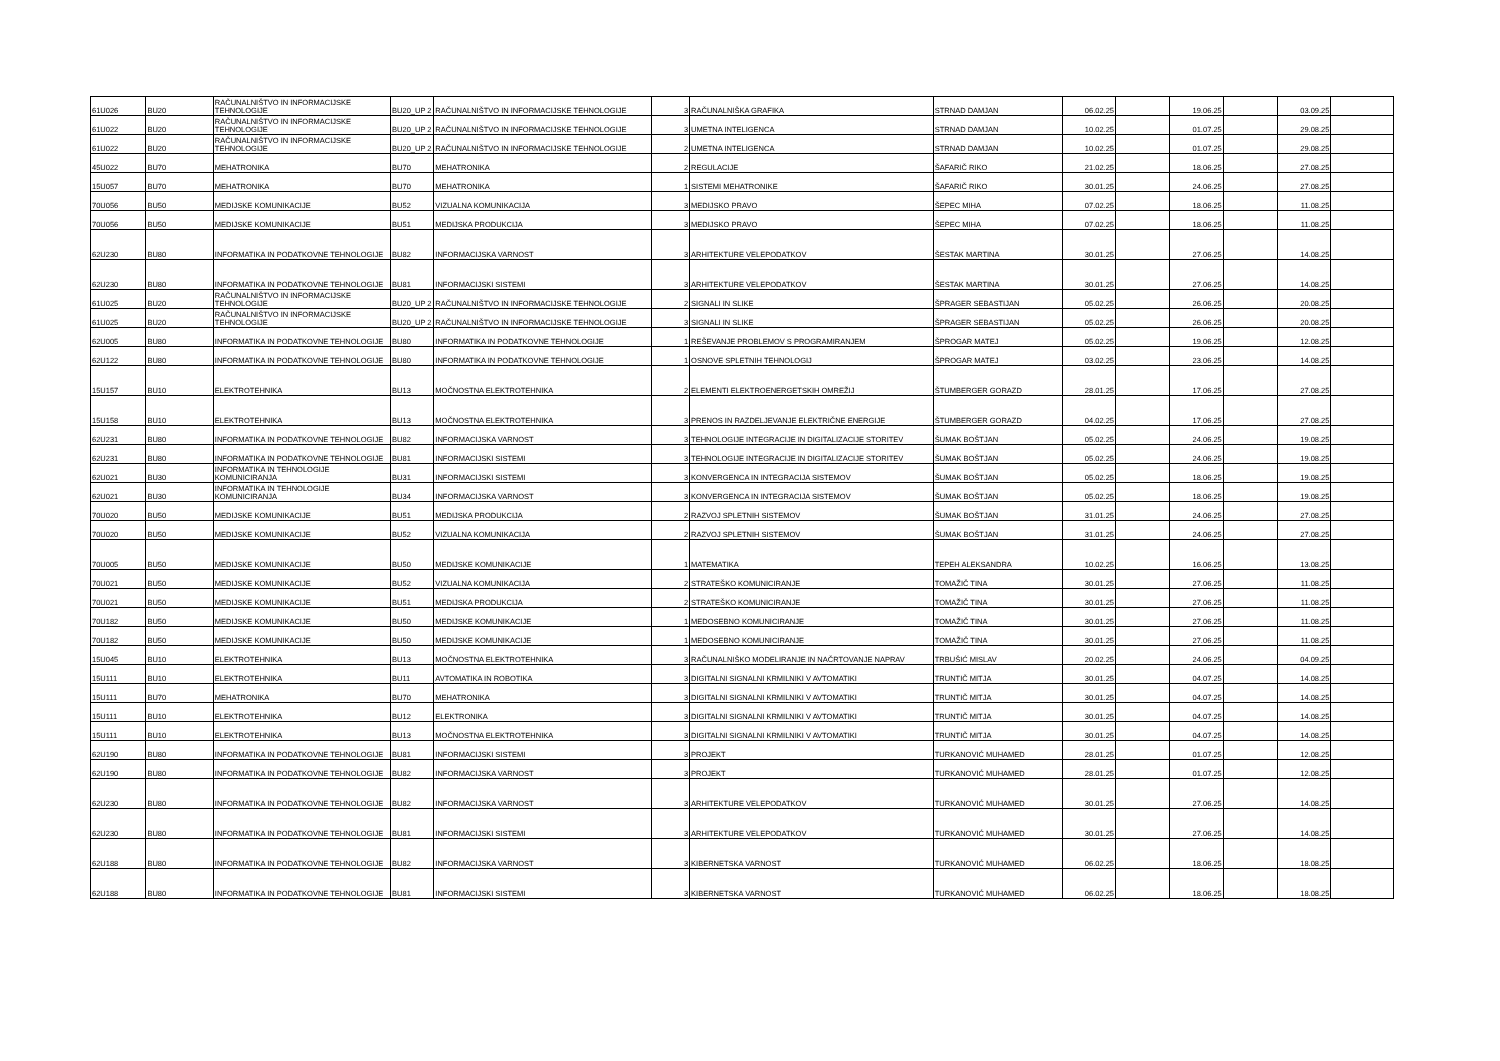| 61U026 | BU20 | RAČUNALNIŠTVO IN INFORMACIJSKE TEHNOLOGIJE | BU20_UP 2 | RAČUNALNIŠTVO IN INFORMACIJSKE TEHNOLOGIJE | 3 | RAČUNALNIŠKA GRAFIKA | STRNAD DAMJAN | 06.02.25 | | 19.06.25 | | 03.09.25 | |
| 61U022 | BU20 | RAČUNALNIŠTVO IN INFORMACIJSKE TEHNOLOGIJE | BU20_UP 2 | RAČUNALNIŠTVO IN INFORMACIJSKE TEHNOLOGIJE | 3 | UMETNA INTELIGENCA | STRNAD DAMJAN | 10.02.25 | | 01.07.25 | | 29.08.25 | |
| 61U022 | BU20 | RAČUNALNIŠTVO IN INFORMACIJSKE TEHNOLOGIJE | BU20_UP 2 | RAČUNALNIŠTVO IN INFORMACIJSKE TEHNOLOGIJE | 2 | UMETNA INTELIGENCA | STRNAD DAMJAN | 10.02.25 | | 01.07.25 | | 29.08.25 | |
| 45U022 | BU70 | MEHATRONIKA | BU70 | MEHATRONIKA | 2 | REGULACIJE | ŠAFARIČ RIKO | 21.02.25 | | 18.06.25 | | 27.08.25 | |
| 15U057 | BU70 | MEHATRONIKA | BU70 | MEHATRONIKA | 1 | SISTEMI MEHATRONIKE | ŠAFARIČ RIKO | 30.01.25 | | 24.06.25 | | 27.08.25 | |
| 70U056 | BU50 | MEDIJSKE KOMUNIKACIJE | BU52 | VIZUALNA KOMUNIKACIJA | 3 | MEDIJSKO PRAVO | ŠEPEC MIHA | 07.02.25 | | 18.06.25 | | 11.08.25 | |
| 70U056 | BU50 | MEDIJSKE KOMUNIKACIJE | BU51 | MEDIJSKA PRODUKCIJA | 3 | MEDIJSKO PRAVO | ŠEPEC MIHA | 07.02.25 | | 18.06.25 | | 11.08.25 | |
| 62U230 | BU80 | INFORMATIKA IN PODATKOVNE TEHNOLOGIJE | BU82 | INFORMACIJSKA VARNOST | 3 | ARHITEKTURE VELEPODATKOV | ŠESTAK MARTINA | 30.01.25 | | 27.06.25 | | 14.08.25 | |
| 62U230 | BU80 | INFORMATIKA IN PODATKOVNE TEHNOLOGIJE | BU81 | INFORMACIJSKI SISTEMI | 3 | ARHITEKTURE VELEPODATKOV | ŠESTAK MARTINA | 30.01.25 | | 27.06.25 | | 14.08.25 | |
| 61U025 | BU20 | RAČUNALNIŠTVO IN INFORMACIJSKE TEHNOLOGIJE | BU20_UP 2 | RAČUNALNIŠTVO IN INFORMACIJSKE TEHNOLOGIJE | 2 | SIGNALI IN SLIKE | ŠPRAGER SEBASTIJAN | 05.02.25 | | 26.06.25 | | 20.08.25 | |
| 61U025 | BU20 | RAČUNALNIŠTVO IN INFORMACIJSKE TEHNOLOGIJE | BU20_UP 2 | RAČUNALNIŠTVO IN INFORMACIJSKE TEHNOLOGIJE | 3 | SIGNALI IN SLIKE | ŠPRAGER SEBASTIJAN | 05.02.25 | | 26.06.25 | | 20.08.25 | |
| 62U005 | BU80 | INFORMATIKA IN PODATKOVNE TEHNOLOGIJE | BU80 | INFORMATIKA IN PODATKOVNE TEHNOLOGIJE | 1 | REŠEVANJE PROBLEMOV S PROGRAMIRANJEM | ŠPROGAR MATEJ | 05.02.25 | | 19.06.25 | | 12.08.25 | |
| 62U122 | BU80 | INFORMATIKA IN PODATKOVNE TEHNOLOGIJE | BU80 | INFORMATIKA IN PODATKOVNE TEHNOLOGIJE | 1 | OSNOVE SPLETNIH TEHNOLOGIJ | ŠPROGAR MATEJ | 03.02.25 | | 23.06.25 | | 14.08.25 | |
| 15U157 | BU10 | ELEKTROTEHNIKA | BU13 | MOČNOSTNA ELEKTROTEHNIKA | 2 | ELEMENTI ELEKTROENERGETSKIH OMREŽIJ | ŠTUMBERGER GORAZD | 28.01.25 | | 17.06.25 | | 27.08.25 | |
| 15U158 | BU10 | ELEKTROTEHNIKA | BU13 | MOČNOSTNA ELEKTROTEHNIKA | 3 | PRENOS IN RAZDELJEVANJE ELEKTRIČNE ENERGIJE | ŠTUMBERGER GORAZD | 04.02.25 | | 17.06.25 | | 27.08.25 | |
| 62U231 | BU80 | INFORMATIKA IN PODATKOVNE TEHNOLOGIJE | BU82 | INFORMACIJSKA VARNOST | 3 | TEHNOLOGIJE INTEGRACIJE IN DIGITALIZACIJE STORITEV | ŠUMAK BOŠTJAN | 05.02.25 | | 24.06.25 | | 19.08.25 | |
| 62U231 | BU80 | INFORMATIKA IN PODATKOVNE TEHNOLOGIJE | BU81 | INFORMACIJSKI SISTEMI | 3 | TEHNOLOGIJE INTEGRACIJE IN DIGITALIZACIJE STORITEV | ŠUMAK BOŠTJAN | 05.02.25 | | 24.06.25 | | 19.08.25 | |
| 62U021 | BU30 | INFORMATIKA IN TEHNOLOGIJE KOMUNICIRANJA | BU31 | INFORMACIJSKI SISTEMI | 3 | KONVERGENCA IN INTEGRACIJA SISTEMOV | ŠUMAK BOŠTJAN | 05.02.25 | | 18.06.25 | | 19.08.25 | |
| 62U021 | BU30 | INFORMATIKA IN TEHNOLOGIJE KOMUNICIRANJA | BU34 | INFORMACIJSKA VARNOST | 3 | KONVERGENCA IN INTEGRACIJA SISTEMOV | ŠUMAK BOŠTJAN | 05.02.25 | | 18.06.25 | | 19.08.25 | |
| 70U020 | BU50 | MEDIJSKE KOMUNIKACIJE | BU51 | MEDIJSKA PRODUKCIJA | 2 | RAZVOJ SPLETNIH SISTEMOV | ŠUMAK BOŠTJAN | 31.01.25 | | 24.06.25 | | 27.08.25 | |
| 70U020 | BU50 | MEDIJSKE KOMUNIKACIJE | BU52 | VIZUALNA KOMUNIKACIJA | 2 | RAZVOJ SPLETNIH SISTEMOV | ŠUMAK BOŠTJAN | 31.01.25 | | 24.06.25 | | 27.08.25 | |
| 70U005 | BU50 | MEDIJSKE KOMUNIKACIJE | BU50 | MEDIJSKE KOMUNIKACIJE | 1 | MATEMATIKA | TEPEH ALEKSANDRA | 10.02.25 | | 16.06.25 | | 13.08.25 | |
| 70U021 | BU50 | MEDIJSKE KOMUNIKACIJE | BU52 | VIZUALNA KOMUNIKACIJA | 2 | STRATEŠKO KOMUNICIRANJE | TOMAŽIČ TINA | 30.01.25 | | 27.06.25 | | 11.08.25 | |
| 70U021 | BU50 | MEDIJSKE KOMUNIKACIJE | BU51 | MEDIJSKA PRODUKCIJA | 2 | STRATEŠKO KOMUNICIRANJE | TOMAŽIČ TINA | 30.01.25 | | 27.06.25 | | 11.08.25 | |
| 70U182 | BU50 | MEDIJSKE KOMUNIKACIJE | BU50 | MEDIJSKE KOMUNIKACIJE | 1 | MEDOSEBNO KOMUNICIRANJE | TOMAŽIČ TINA | 30.01.25 | | 27.06.25 | | 11.08.25 | |
| 70U182 | BU50 | MEDIJSKE KOMUNIKACIJE | BU50 | MEDIJSKE KOMUNIKACIJE | 1 | MEDOSEBNO KOMUNICIRANJE | TOMAŽIČ TINA | 30.01.25 | | 27.06.25 | | 11.08.25 | |
| 15U045 | BU10 | ELEKTROTEHNIKA | BU13 | MOČNOSTNA ELEKTROTEHNIKA | 3 | RAČUNALNIŠKO MODELIRANJE IN NAČRTOVANJE NAPRAV | TRBUŠIĆ MISLAV | 20.02.25 | | 24.06.25 | | 04.09.25 | |
| 15U111 | BU10 | ELEKTROTEHNIKA | BU11 | AVTOMATIKA IN ROBOTIKA | 3 | DIGITALNI SIGNALNI KRMILNIKI V AVTOMATIKI | TRUNTIČ MITJA | 30.01.25 | | 04.07.25 | | 14.08.25 | |
| 15U111 | BU70 | MEHATRONIKA | BU70 | MEHATRONIKA | 3 | DIGITALNI SIGNALNI KRMILNIKI V AVTOMATIKI | TRUNTIČ MITJA | 30.01.25 | | 04.07.25 | | 14.08.25 | |
| 15U111 | BU10 | ELEKTROTEHNIKA | BU12 | ELEKTRONIKA | 3 | DIGITALNI SIGNALNI KRMILNIKI V AVTOMATIKI | TRUNTIČ MITJA | 30.01.25 | | 04.07.25 | | 14.08.25 | |
| 15U111 | BU10 | ELEKTROTEHNIKA | BU13 | MOČNOSTNA ELEKTROTEHNIKA | 3 | DIGITALNI SIGNALNI KRMILNIKI V AVTOMATIKI | TRUNTIČ MITJA | 30.01.25 | | 04.07.25 | | 14.08.25 | |
| 62U190 | BU80 | INFORMATIKA IN PODATKOVNE TEHNOLOGIJE | BU81 | INFORMACIJSKI SISTEMI | 3 | PROJEKT | TURKANOVIĆ MUHAMED | 28.01.25 | | 01.07.25 | | 12.08.25 | |
| 62U190 | BU80 | INFORMATIKA IN PODATKOVNE TEHNOLOGIJE | BU82 | INFORMACIJSKA VARNOST | 3 | PROJEKT | TURKANOVIĆ MUHAMED | 28.01.25 | | 01.07.25 | | 12.08.25 | |
| 62U230 | BU80 | INFORMATIKA IN PODATKOVNE TEHNOLOGIJE | BU82 | INFORMACIJSKA VARNOST | 3 | ARHITEKTURE VELEPODATKOV | TURKANOVIĆ MUHAMED | 30.01.25 | | 27.06.25 | | 14.08.25 | |
| 62U230 | BU80 | INFORMATIKA IN PODATKOVNE TEHNOLOGIJE | BU81 | INFORMACIJSKI SISTEMI | 3 | ARHITEKTURE VELEPODATKOV | TURKANOVIĆ MUHAMED | 30.01.25 | | 27.06.25 | | 14.08.25 | |
| 62U188 | BU80 | INFORMATIKA IN PODATKOVNE TEHNOLOGIJE | BU82 | INFORMACIJSKA VARNOST | 3 | KIBERNETSKA VARNOST | TURKANOVIĆ MUHAMED | 06.02.25 | | 18.06.25 | | 18.08.25 | |
| 62U188 | BU80 | INFORMATIKA IN PODATKOVNE TEHNOLOGIJE | BU81 | INFORMACIJSKI SISTEMI | 3 | KIBERNETSKA VARNOST | TURKANOVIĆ MUHAMED | 06.02.25 | | 18.06.25 | | 18.08.25 | |